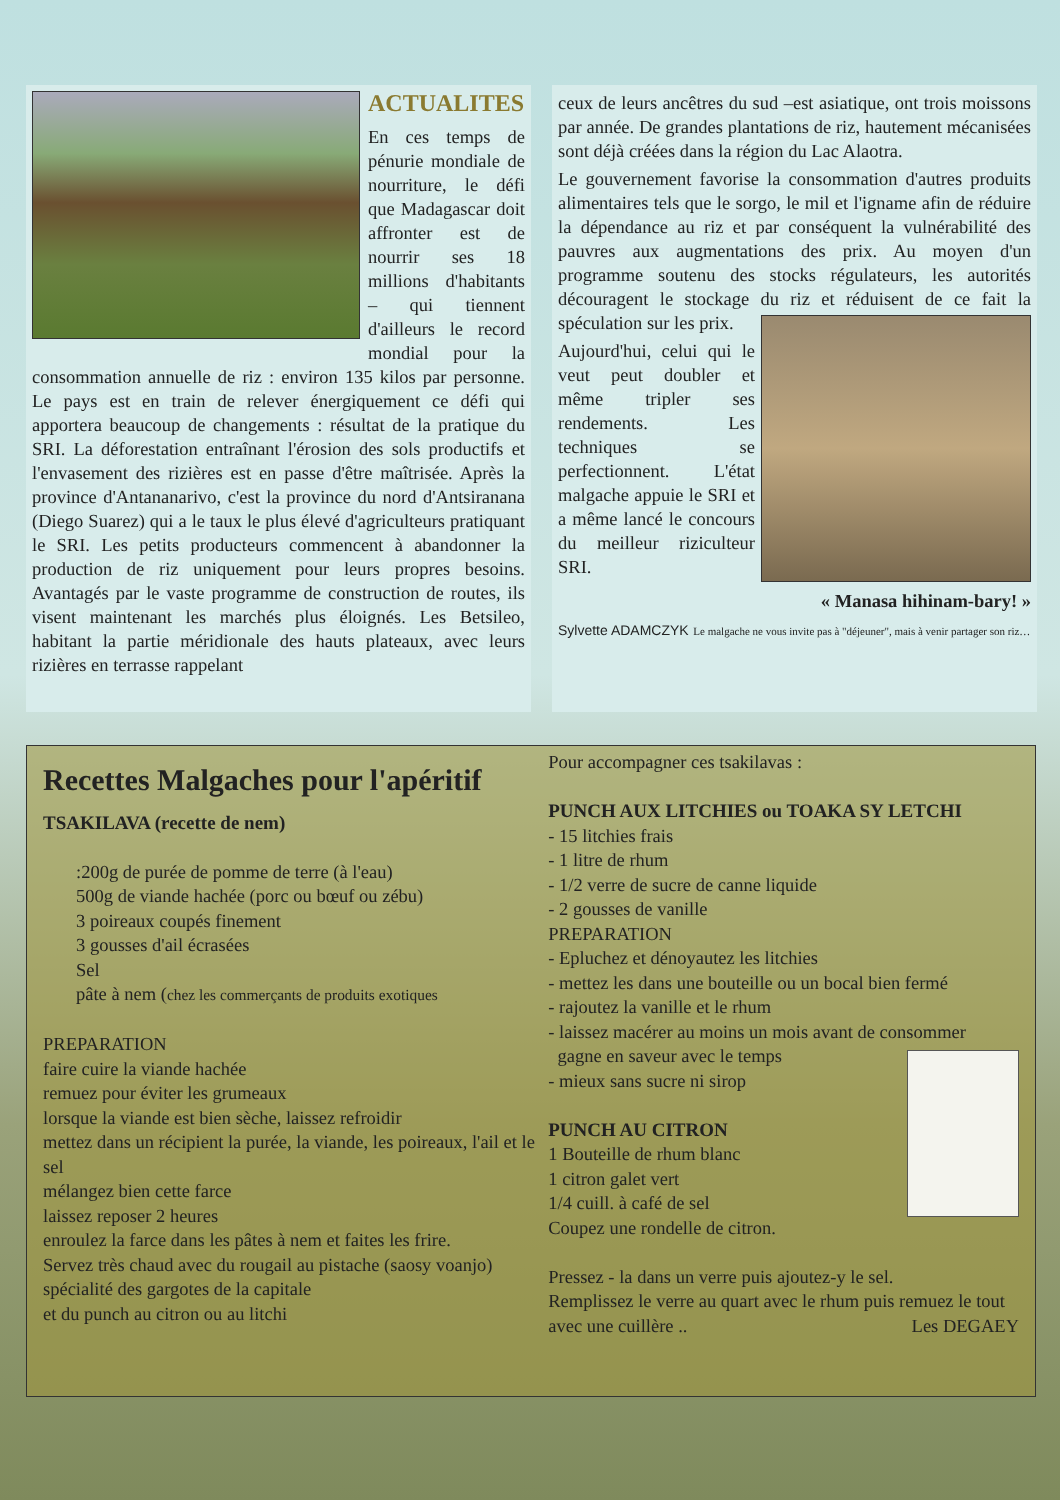ACTUALITES
En ces temps de pénurie mondiale de nourriture, le défi que Madagascar doit affronter est de nourrir ses 18 millions d'habitants – qui tiennent d'ailleurs le record mondial pour la consommation annuelle de riz : environ 135 kilos par personne. Le pays est en train de relever énergiquement ce défi qui apportera beaucoup de changements : résultat de la pratique du SRI. La déforestation entraînant l'érosion des sols productifs et l'envasement des rizières est en passe d'être maîtrisée. Après la province d'Antananarivo, c'est la province du nord d'Antsiranana (Diego Suarez) qui a le taux le plus élevé d'agriculteurs pratiquant le SRI. Les petits producteurs commencent à abandonner la production de riz uniquement pour leurs propres besoins. Avantagés par le vaste programme de construction de routes, ils visent maintenant les marchés plus éloignés. Les Betsileo, habitant la partie méridionale des hauts plateaux, avec leurs rizières en terrasse rappelant
ceux de leurs ancêtres du sud –est asiatique, ont trois moissons par année. De grandes plantations de riz, hautement mécanisées sont déjà créées dans la région du Lac Alaotra.
Le gouvernement favorise la consommation d'autres produits alimentaires tels que le sorgo, le mil et l'igname afin de réduire la dépendance au riz et par conséquent la vulnérabilité des pauvres aux augmentations des prix. Au moyen d'un programme soutenu des stocks régulateurs, les autorités découragent le stockage du riz et réduisent de ce fait la spéculation sur les prix.
Aujourd'hui, celui qui le veut peut doubler et même tripler ses rendements. Les techniques se perfectionnent. L'état malgache appuie le SRI et a même lancé le concours du meilleur riziculteur SRI.
« Manasa hihinam-bary! »
Sylvette ADAMCZYK Le malgache ne vous invite pas à "déjeuner", mais à venir partager son riz…
Recettes Malgaches pour l'apéritif
TSAKILAVA (recette de nem)
:200g de purée de pomme de terre (à l'eau)
500g de viande hachée (porc ou bœuf ou zébu)
3 poireaux coupés finement
3 gousses d'ail écrasées
Sel
pâte à nem (chez les commerçants de produits exotiques
PREPARATION
faire cuire la viande hachée
remuez pour éviter les grumeaux
lorsque la viande est bien sèche, laissez refroidir
mettez dans un récipient la purée, la viande, les poireaux, l'ail et le sel
mélangez bien cette farce
laissez reposer 2 heures
enroulez la farce dans les pâtes à nem et faites les frire.
Servez très chaud avec du rougail au pistache (saosy voanjo)
spécialité des gargotes de la capitale
et du punch au citron ou au litchi
Pour accompagner ces tsakilavas :
PUNCH AUX LITCHIES ou TOAKA SY LETCHI
- 15 litchies frais
- 1 litre de rhum
- 1/2 verre de sucre de canne liquide
- 2 gousses de vanille
PREPARATION
- Epluchez et dénoyautez les litchies
- mettez les dans une bouteille ou un bocal bien fermé
- rajoutez la vanille et le rhum
- laissez macérer au moins un mois avant de consommer
gagne en saveur avec le temps
- mieux sans sucre ni sirop
PUNCH AU CITRON
1 Bouteille de rhum blanc
1 citron galet vert
1/4 cuill. à café de sel
Coupez une rondelle de citron.
Pressez - la dans un verre puis ajoutez-y le sel.
Remplissez le verre au quart avec le rhum puis remuez le tout avec une cuillère .. Les DEGAEY